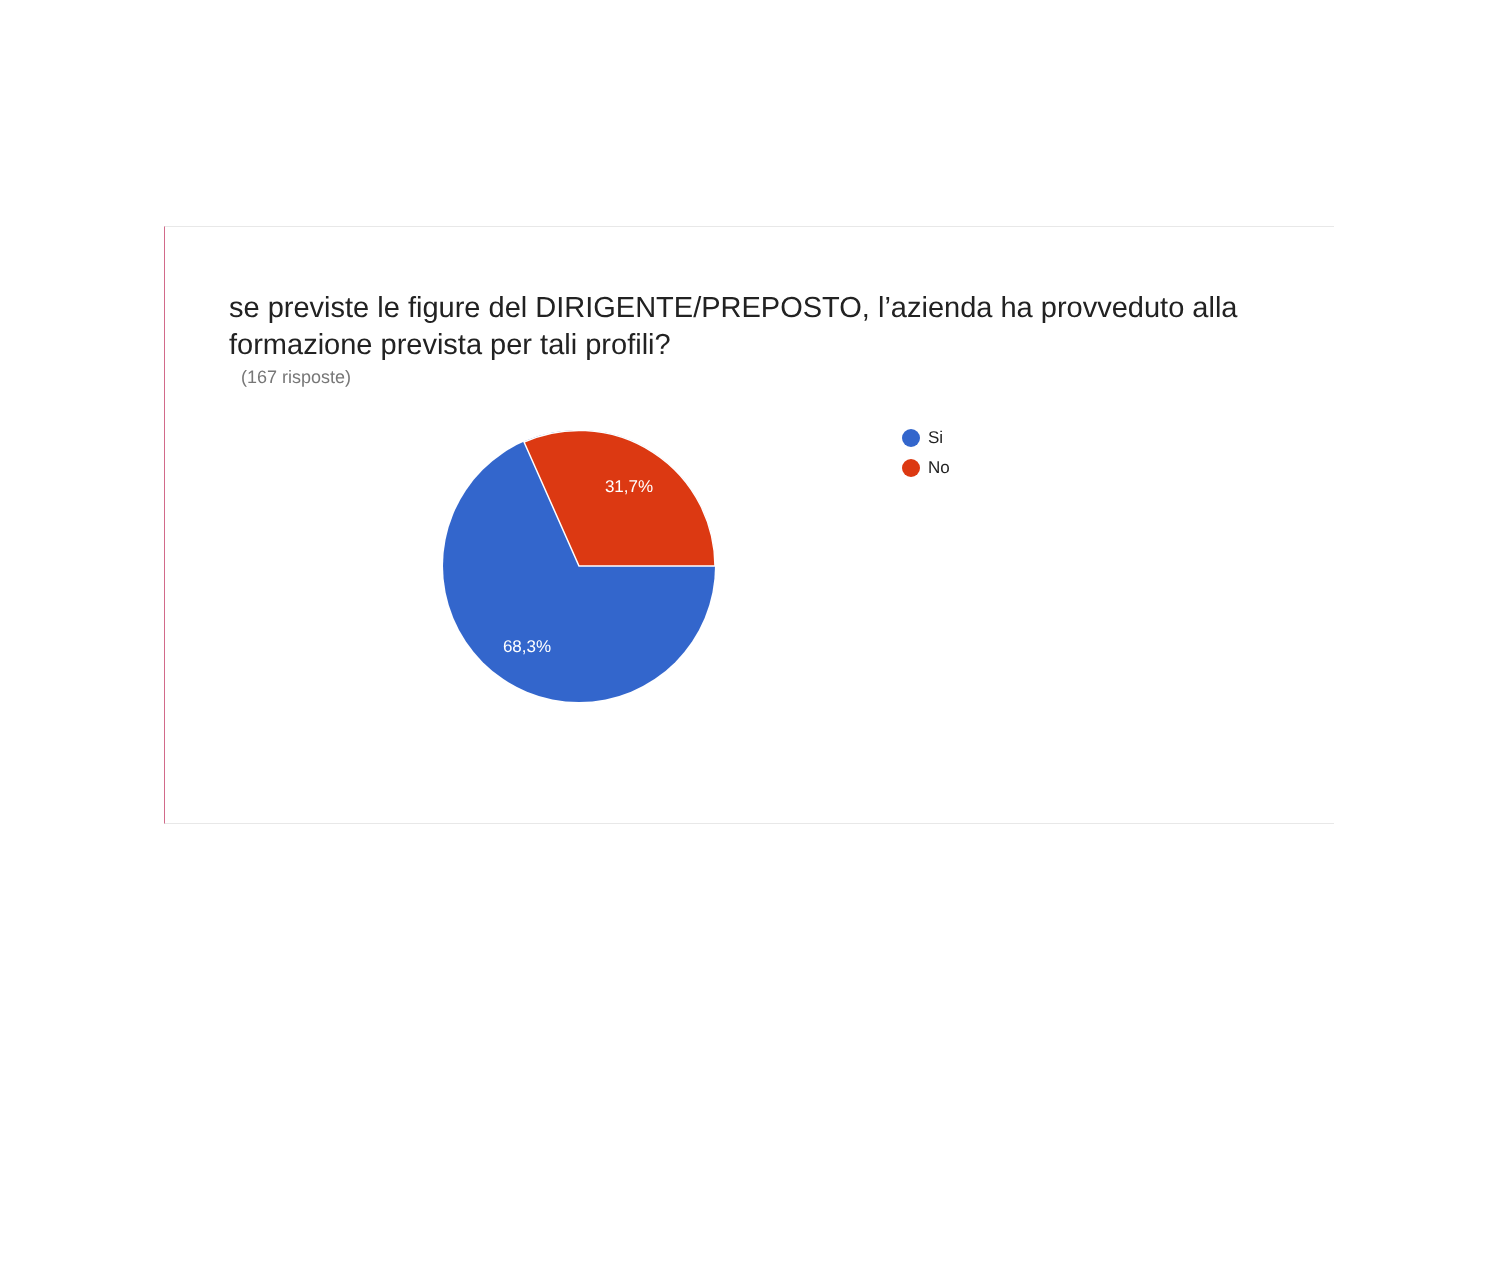se previste le figure del DIRIGENTE/PREPOSTO, l’azienda ha provveduto alla formazione prevista per tali profili?
(167 risposte)
31,7%
68,3%
Si
No